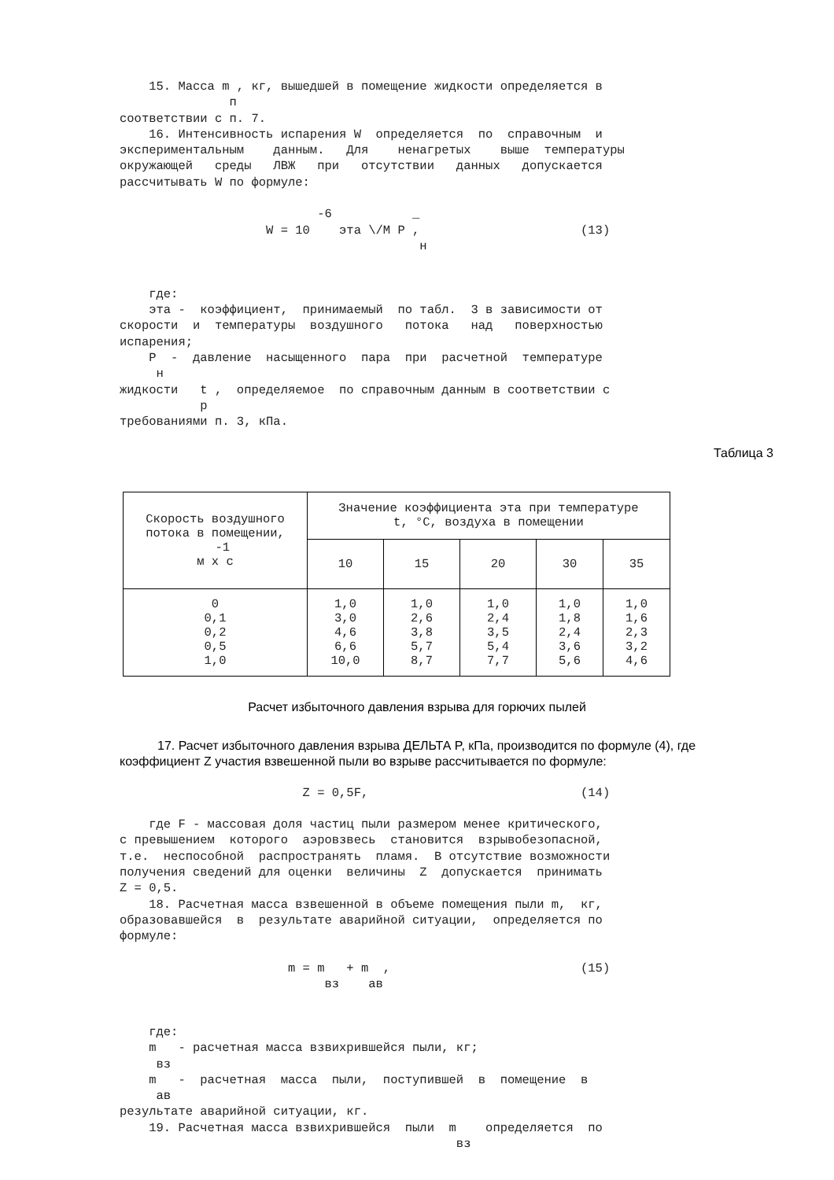15. Масса m , кг, вышедшей в помещение жидкости определяется в
               п
соответствии с п. 7.
    16. Интенсивность испарения W  определяется  по  справочным  и
экспериментальным    данным.   Для    ненагретых    выше  температуры
окружающей   среды   ЛВЖ   при   отсутствии   данных   допускается
рассчитывать W по формуле:

                           -6           _
                    W = 10    эта \/M P ,                      (13)
                                         н


    где:
    эта -  коэффициент,  принимаемый  по табл.  3 в зависимости от
скорости  и  температуры  воздушного   потока   над   поверхностью
испарения;
    P  -  давление  насыщенного  пара  при  расчетной  температуре
     н
жидкости   t ,  определяемое  по справочным данным в соответствии с
           р
требованиями п. 3, кПа.
Таблица 3
| Скорость воздушного потока в помещении, -1 м х с | Значение коэффициента эта при температуре t, °C, воздуха в помещении | | | | |
| --- | --- | --- | --- | --- | --- |
| | 10 | 15 | 20 | 30 | 35 |
| 0 0,1 0,2 0,5 1,0 | 1,0 3,0 4,6 6,6 10,0 | 1,0 2,6 3,8 5,7 8,7 | 1,0 2,4 3,5 5,4 7,7 | 1,0 1,8 2,4 3,6 5,6 | 1,0 1,6 2,3 3,2 4,6 |
Расчет избыточного давления взрыва для горючих пылей
17. Расчет избыточного давления взрыва ДЕЛЬТА P, кПа, производится по формуле (4), где коэффициент Z участия взвешенной пыли во взрыве рассчитывается по формуле:
                         Z = 0,5F,                             (14)

    где F - массовая доля частиц пыли размером менее критического,
с превышением  которого  аэровзвесь  становится  взрывобезопасной,
т.е.  неспособной  распространять  пламя.  В отсутствие возможности
получения сведений для оценки  величины  Z  допускается  принимать
Z = 0,5.
    18. Расчетная масса взвешенной в объеме помещения пыли m,  кг,
образовавшейся  в  результате аварийной ситуации,  определяется по
формуле:

                       m = m   + m  ,                          (15)
                            вз    ав


    где:
    m   - расчетная масса взвихрившейся пыли, кг;
     вз
    m   -  расчетная  масса  пыли,  поступившей  в  помещение  в
     ав
результате аварийной ситуации, кг.
    19. Расчетная масса взвихрившейся  пыли  m    определяется  по
                                              вз